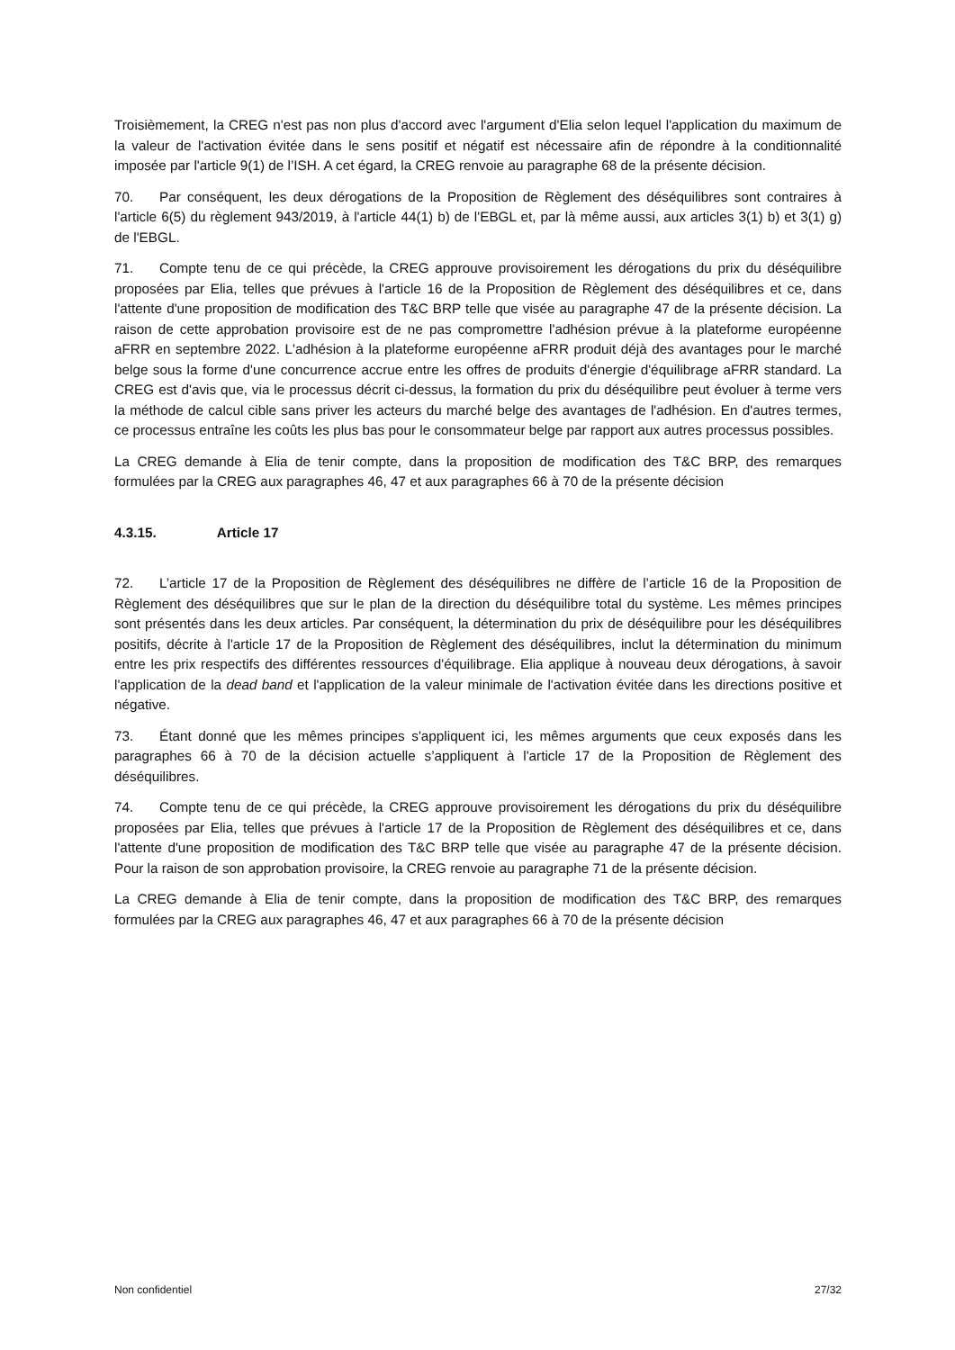Troisièmement, la CREG n'est pas non plus d'accord avec l'argument d'Elia selon lequel l'application du maximum de la valeur de l'activation évitée dans le sens positif et négatif est nécessaire afin de répondre à la conditionnalité imposée par l'article 9(1) de l’ISH. A cet égard, la CREG renvoie au paragraphe 68 de la présente décision.
70. Par conséquent, les deux dérogations de la Proposition de Règlement des déséquilibres sont contraires à l'article 6(5) du règlement 943/2019, à l'article 44(1) b) de l'EBGL et, par là même aussi, aux articles 3(1) b) et 3(1) g) de l'EBGL.
71. Compte tenu de ce qui précède, la CREG approuve provisoirement les dérogations du prix du déséquilibre proposées par Elia, telles que prévues à l'article 16 de la Proposition de Règlement des déséquilibres et ce, dans l'attente d'une proposition de modification des T&C BRP telle que visée au paragraphe 47 de la présente décision. La raison de cette approbation provisoire est de ne pas compromettre l'adhésion prévue à la plateforme européenne aFRR en septembre 2022. L'adhésion à la plateforme européenne aFRR produit déjà des avantages pour le marché belge sous la forme d'une concurrence accrue entre les offres de produits d'énergie d'équilibrage aFRR standard. La CREG est d'avis que, via le processus décrit ci-dessus, la formation du prix du déséquilibre peut évoluer à terme vers la méthode de calcul cible sans priver les acteurs du marché belge des avantages de l'adhésion. En d'autres termes, ce processus entraîne les coûts les plus bas pour le consommateur belge par rapport aux autres processus possibles.
La CREG demande à Elia de tenir compte, dans la proposition de modification des T&C BRP, des remarques formulées par la CREG aux paragraphes 46, 47 et aux paragraphes 66 à 70 de la présente décision
4.3.15. Article 17
72. L’article 17 de la Proposition de Règlement des déséquilibres ne diffère de l’article 16 de la Proposition de Règlement des déséquilibres que sur le plan de la direction du déséquilibre total du système. Les mêmes principes sont présentés dans les deux articles. Par conséquent, la détermination du prix de déséquilibre pour les déséquilibres positifs, décrite à l'article 17 de la Proposition de Règlement des déséquilibres, inclut la détermination du minimum entre les prix respectifs des différentes ressources d'équilibrage. Elia applique à nouveau deux dérogations, à savoir l'application de la dead band et l'application de la valeur minimale de l'activation évitée dans les directions positive et négative.
73. Étant donné que les mêmes principes s'appliquent ici, les mêmes arguments que ceux exposés dans les paragraphes 66 à 70 de la décision actuelle s’appliquent à l'article 17 de la Proposition de Règlement des déséquilibres.
74. Compte tenu de ce qui précède, la CREG approuve provisoirement les dérogations du prix du déséquilibre proposées par Elia, telles que prévues à l'article 17 de la Proposition de Règlement des déséquilibres et ce, dans l'attente d'une proposition de modification des T&C BRP telle que visée au paragraphe 47 de la présente décision. Pour la raison de son approbation provisoire, la CREG renvoie au paragraphe 71 de la présente décision.
La CREG demande à Elia de tenir compte, dans la proposition de modification des T&C BRP, des remarques formulées par la CREG aux paragraphes 46, 47 et aux paragraphes 66 à 70 de la présente décision
Non confidentiel 27/32